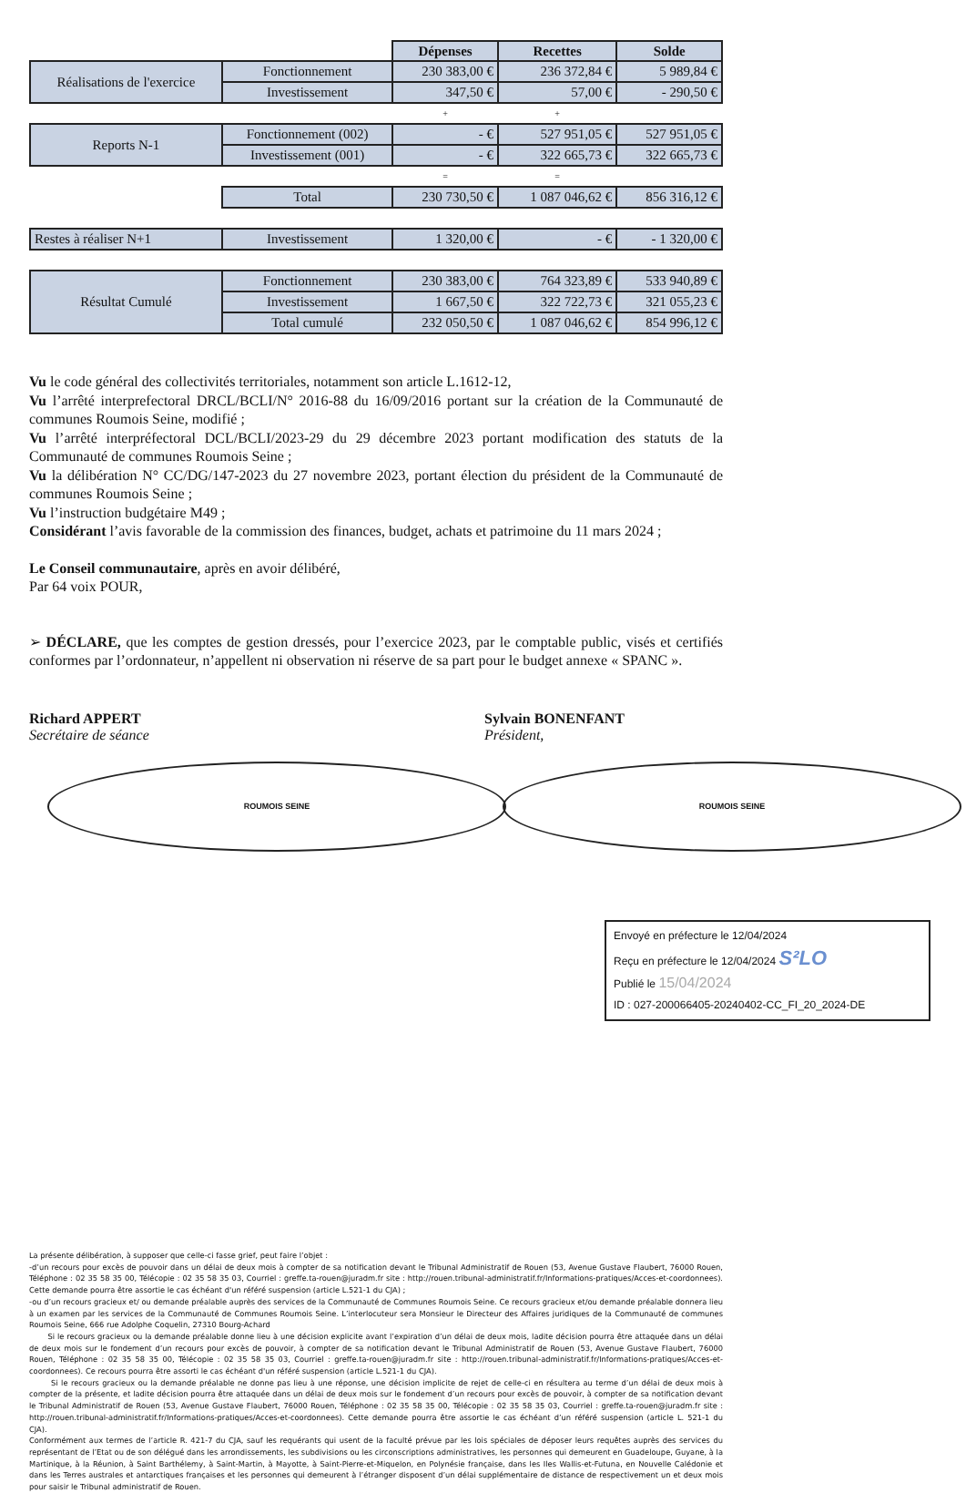| | | Dépenses | Recettes | Solde |
| Réalisations de l'exercice | Fonctionnement | 230 383,00 € | 236 372,84 € | 5 989,84 € |
| | Investissement | 347,50 € | 57,00 € | - 290,50 € |
| | | + | + | |
| Reports N-1 | Fonctionnement (002) | - € | 527 951,05 € | 527 951,05 € |
| | Investissement (001) | - € | 322 665,73 € | 322 665,73 € |
| | | = | = | |
| | Total | 230 730,50 € | 1 087 046,62 € | 856 316,12 € |
| Restes à réaliser N+1 | Investissement | 1 320,00 € | - € | - 1 320,00 € |
| Résultat Cumulé | Fonctionnement | 230 383,00 € | 764 323,89 € | 533 940,89 € |
| | Investissement | 1 667,50 € | 322 722,73 € | 321 055,23 € |
| | Total cumulé | 232 050,50 € | 1 087 046,62 € | 854 996,12 € |
Vu le code général des collectivités territoriales, notamment son article L.1612-12,
Vu l’arrêté interprefectoral DRCL/BCLI/N° 2016-88 du 16/09/2016 portant sur la création de la Communauté de communes Roumois Seine, modifié ;
Vu l’arrêté interpréfectoral DCL/BCLI/2023-29 du 29 décembre 2023 portant modification des statuts de la Communauté de communes Roumois Seine ;
Vu la délibération N° CC/DG/147-2023 du 27 novembre 2023, portant élection du président de la Communauté de communes Roumois Seine ;
Vu l’instruction budgétaire M49 ;
Considérant l’avis favorable de la commission des finances, budget, achats et patrimoine du 11 mars 2024 ;
Le Conseil communautaire, après en avoir délibéré,
Par 64 voix POUR,
➢ DÉCLARE, que les comptes de gestion dressés, pour l’exercice 2023, par le comptable public, visés et certifiés conformes par l’ordonnateur, n’appellent ni observation ni réserve de sa part pour le budget annexe « SPANC ».
Richard APPERT
Secrétaire de séance
ROUMOIS SEINE
Sylvain BONENFANT
Président,
ROUMOIS SEINE
Envoyé en préfecture le 12/04/2024
Reçu en préfecture le 12/04/2024 S²LO
Publié le 15/04/2024
ID : 027-200066405-20240402-CC_FI_20_2024-DE
La présente délibération, à supposer que celle-ci fasse grief, peut faire l’objet :
-d’un recours pour excès de pouvoir dans un délai de deux mois à compter de sa notification devant le Tribunal Administratif de Rouen (53, Avenue Gustave Flaubert, 76000 Rouen, Téléphone : 02 35 58 35 00, Télécopie : 02 35 58 35 03, Courriel : greffe.ta-rouen@juradm.fr site : http://rouen.tribunal-administratif.fr/Informations-pratiques/Acces-et-coordonnees). Cette demande pourra être assortie le cas échéant d'un référé suspension (article L.521-1 du CJA) ;
-ou d’un recours gracieux et/ ou demande préalable auprès des services de la Communauté de Communes Roumois Seine. Ce recours gracieux et/ou demande préalable donnera lieu à un examen par les services de la Communauté de Communes Roumois Seine. L’interlocuteur sera Monsieur le Directeur des Affaires juridiques de la Communauté de communes Roumois Seine, 666 rue Adolphe Coquelin, 27310 Bourg-Achard
Si le recours gracieux ou la demande préalable donne lieu à une décision explicite avant l’expiration d’un délai de deux mois, ladite décision pourra être attaquée dans un délai de deux mois sur le fondement d’un recours pour excès de pouvoir, à compter de sa notification devant le Tribunal Administratif de Rouen (53, Avenue Gustave Flaubert, 76000 Rouen, Téléphone : 02 35 58 35 00, Télécopie : 02 35 58 35 03, Courriel : greffe.ta-rouen@juradm.fr site : http://rouen.tribunal-administratif.fr/Informations-pratiques/Acces-et-coordonnees). Ce recours pourra être assorti le cas échéant d'un référé suspension (article L.521-1 du CJA).
Si le recours gracieux ou la demande préalable ne donne pas lieu à une réponse, une décision implicite de rejet de celle-ci en résultera au terme d’un délai de deux mois à compter de la présente, et ladite décision pourra être attaquée dans un délai de deux mois sur le fondement d’un recours pour excès de pouvoir, à compter de sa notification devant le Tribunal Administratif de Rouen (53, Avenue Gustave Flaubert, 76000 Rouen, Téléphone : 02 35 58 35 00, Télécopie : 02 35 58 35 03, Courriel : greffe.ta-rouen@juradm.fr site : http://rouen.tribunal-administratif.fr/Informations-pratiques/Acces-et-coordonnees). Cette demande pourra être assortie le cas échéant d’un référé suspension (article L. 521-1 du CJA).
Conformément aux termes de l’article R. 421-7 du CJA, sauf les requérants qui usent de la faculté prévue par les lois spéciales de déposer leurs requêtes auprès des services du représentant de l’Etat ou de son délégué dans les arrondissements, les subdivisions ou les circonscriptions administratives, les personnes qui demeurent en Guadeloupe, Guyane, à la Martinique, à la Réunion, à Saint Barthélemy, à Saint-Martin, à Mayotte, à Saint-Pierre-et-Miquelon, en Polynésie française, dans les Iles Wallis-et-Futuna, en Nouvelle Calédonie et dans les Terres australes et antarctiques françaises et les personnes qui demeurent à l’étranger disposent d’un délai supplémentaire de distance de respectivement un et deux mois pour saisir le Tribunal administratif de Rouen.